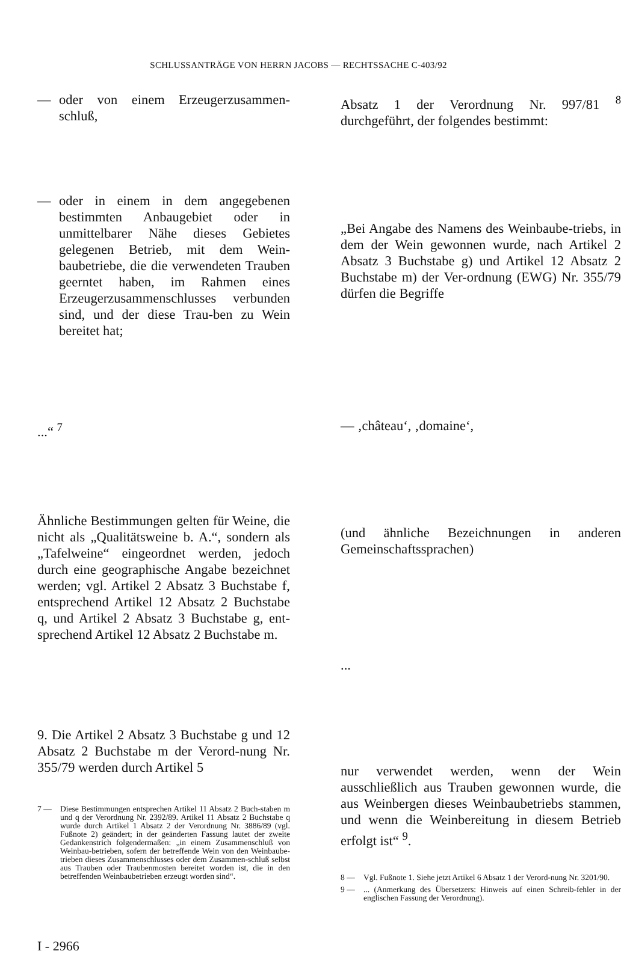SCHLUSSANTRÄGE VON HERRN JACOBS — RECHTSSACHE C-403/92
— oder von einem Erzeugerzusammen-schluß,
— oder in einem in dem angegebenen bestimmten Anbaugebiet oder in unmittelbarer Nähe dieses Gebietes gelegenen Betrieb, mit dem Wein-baubetriebe, die die verwendeten Trauben geerntet haben, im Rahmen eines Erzeugerzusammenschlusses verbunden sind, und der diese Trau-ben zu Wein bereitet hat;
...“ <sup>7</sup>
Ähnliche Bestimmungen gelten für Weine, die nicht als „Qualitätsweine b. A.“, sondern als „Tafelweine“ eingeordnet werden, jedoch durch eine geographische Angabe bezeichnet werden; vgl. Artikel 2 Absatz 3 Buchstabe f, entsprechend Artikel 12 Absatz 2 Buchstabe q, und Artikel 2 Absatz 3 Buchstabe g, ent-sprechend Artikel 12 Absatz 2 Buchstabe m.
9. Die Artikel 2 Absatz 3 Buchstabe g und 12 Absatz 2 Buchstabe m der Verord-nung Nr. 355/79 werden durch Artikel 5
7 — Diese Bestimmungen entsprechen Artikel 11 Absatz 2 Buch-staben m und q der Verordnung Nr. 2392/89. Artikel 11 Absatz 2 Buchstabe q wurde durch Artikel 1 Absatz 2 der Verordnung Nr. 3886/89 (vgl. Fußnote 2) geändert; in der geänderten Fassung lautet der zweite Gedankenstrich folgendermaßen: „in einem Zusammenschluß von Weinbau-betrieben, sofern der betreffende Wein von den Weinbaube-trieben dieses Zusammenschlusses oder dem Zusammen-schluß selbst aus Trauben oder Traubenmosten bereitet worden ist, die in den betreffenden Weinbaubetrieben erzeugt worden sind“.
Absatz 1 der Verordnung Nr. 997/81 <sup>8</sup> durchgeführt, der folgendes bestimmt:
„Bei Angabe des Namens des Weinbaube-triebs, in dem der Wein gewonnen wurde, nach Artikel 2 Absatz 3 Buchstabe g) und Artikel 12 Absatz 2 Buchstabe m) der Ver-ordnung (EWG) Nr. 355/79 dürfen die Begriffe
— ‚château‘, ‚domaine‘,
(und ähnliche Bezeichnungen in anderen Gemeinschaftssprachen)
...
nur verwendet werden, wenn der Wein ausschließlich aus Trauben gewonnen wurde, die aus Weinbergen dieses Weinbaubetriebs stammen, und wenn die Weinbereitung in diesem Betrieb erfolgt ist“ <sup>9</sup>.
8 — Vgl. Fußnote 1. Siehe jetzt Artikel 6 Absatz 1 der Verord-nung Nr. 3201/90.
9 —... (Anmerkung des Übersetzers: Hinweis auf einen Schreib-fehler in der englischen Fassung der Verordnung).
I - 2966